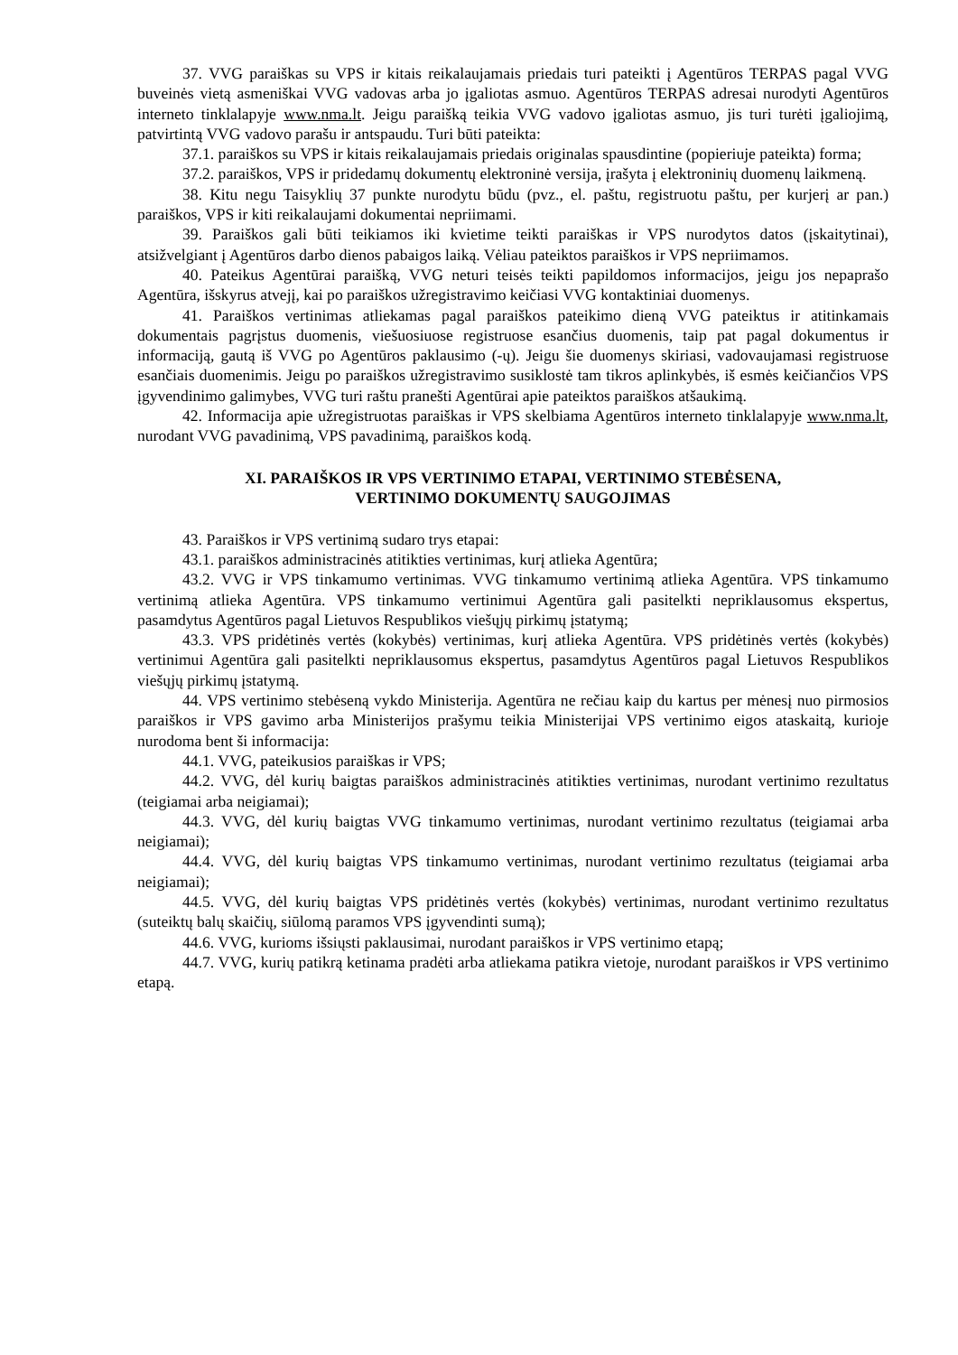37. VVG paraiškas su VPS ir kitais reikalaujamais priedais turi pateikti į Agentūros TERPAS pagal VVG buveinės vietą asmeniškai VVG vadovas arba jo įgaliotas asmuo. Agentūros TERPAS adresai nurodyti Agentūros interneto tinklalapyje www.nma.lt. Jeigu paraišką teikia VVG vadovo įgaliotas asmuo, jis turi turėti įgaliojimą, patvirtintą VVG vadovo parašu ir antspaudu. Turi būti pateikta:
37.1. paraiškos su VPS ir kitais reikalaujamais priedais originalas spausdintine (popieriuje pateikta) forma;
37.2. paraiškos, VPS ir pridedamų dokumentų elektroninė versija, įrašyta į elektroninių duomenų laikmeną.
38. Kitu negu Taisyklių 37 punkte nurodytu būdu (pvz., el. paštu, registruotu paštu, per kurjerį ar pan.) paraiškos, VPS ir kiti reikalaujami dokumentai nepriimami.
39. Paraiškos gali būti teikiamos iki kvietime teikti paraiškas ir VPS nurodytos datos (įskaitytinai), atsižvelgiant į Agentūros darbo dienos pabaigos laiką. Vėliau pateiktos paraiškos ir VPS nepriimamos.
40. Pateikus Agentūrai paraišką, VVG neturi teisės teikti papildomos informacijos, jeigu jos nepaprašo Agentūra, išskyrus atvejį, kai po paraiškos užregistravimo keičiasi VVG kontaktiniai duomenys.
41. Paraiškos vertinimas atliekamas pagal paraiškos pateikimo dieną VVG pateiktus ir atitinkamais dokumentais pagrįstus duomenis, viešuosiuose registruose esančius duomenis, taip pat pagal dokumentus ir informaciją, gautą iš VVG po Agentūros paklausimo (-ų). Jeigu šie duomenys skiriasi, vadovaujamasi registruose esančiais duomenimis. Jeigu po paraiškos užregistravimo susiklostė tam tikros aplinkybės, iš esmės keičiančios VPS įgyvendinimo galimybes, VVG turi raštu pranešti Agentūrai apie pateiktos paraiškos atšaukimą.
42. Informacija apie užregistruotas paraiškas ir VPS skelbiama Agentūros interneto tinklalapyje www.nma.lt, nurodant VVG pavadinimą, VPS pavadinimą, paraiškos kodą.
XI. PARAIŠKOS IR VPS VERTINIMO ETAPAI, VERTINIMO STEBĖSENA,
VERTINIMO DOKUMENTŲ SAUGOJIMAS
43. Paraiškos ir VPS vertinimą sudaro trys etapai:
43.1. paraiškos administracinės atitikties vertinimas, kurį atlieka Agentūra;
43.2. VVG ir VPS tinkamumo vertinimas. VVG tinkamumo vertinimą atlieka Agentūra. VPS tinkamumo vertinimą atlieka Agentūra. VPS tinkamumo vertinimui Agentūra gali pasitelkti nepriklausomus ekspertus, pasamdytus Agentūros pagal Lietuvos Respublikos viešųjų pirkimų įstatymą;
43.3. VPS pridėtinės vertės (kokybės) vertinimas, kurį atlieka Agentūra. VPS pridėtinės vertės (kokybės) vertinimui Agentūra gali pasitelkti nepriklausomus ekspertus, pasamdytus Agentūros pagal Lietuvos Respublikos viešųjų pirkimų įstatymą.
44. VPS vertinimo stebėseną vykdo Ministerija. Agentūra ne rečiau kaip du kartus per mėnesį nuo pirmosios paraiškos ir VPS gavimo arba Ministerijos prašymu teikia Ministerijai VPS vertinimo eigos ataskaitą, kurioje nurodoma bent ši informacija:
44.1. VVG, pateikusios paraiškas ir VPS;
44.2. VVG, dėl kurių baigtas paraiškos administracinės atitikties vertinimas, nurodant vertinimo rezultatus (teigiamai arba neigiamai);
44.3. VVG, dėl kurių baigtas VVG tinkamumo vertinimas, nurodant vertinimo rezultatus (teigiamai arba neigiamai);
44.4. VVG, dėl kurių baigtas VPS tinkamumo vertinimas, nurodant vertinimo rezultatus (teigiamai arba neigiamai);
44.5. VVG, dėl kurių baigtas VPS pridėtinės vertės (kokybės) vertinimas, nurodant vertinimo rezultatus (suteiktų balų skaičių, siūlomą paramos VPS įgyvendinti sumą);
44.6. VVG, kurioms išsiųsti paklausimai, nurodant paraiškos ir VPS vertinimo etapą;
44.7. VVG, kurių patikrą ketinama pradėti arba atliekama patikra vietoje, nurodant paraiškos ir VPS vertinimo etapą.